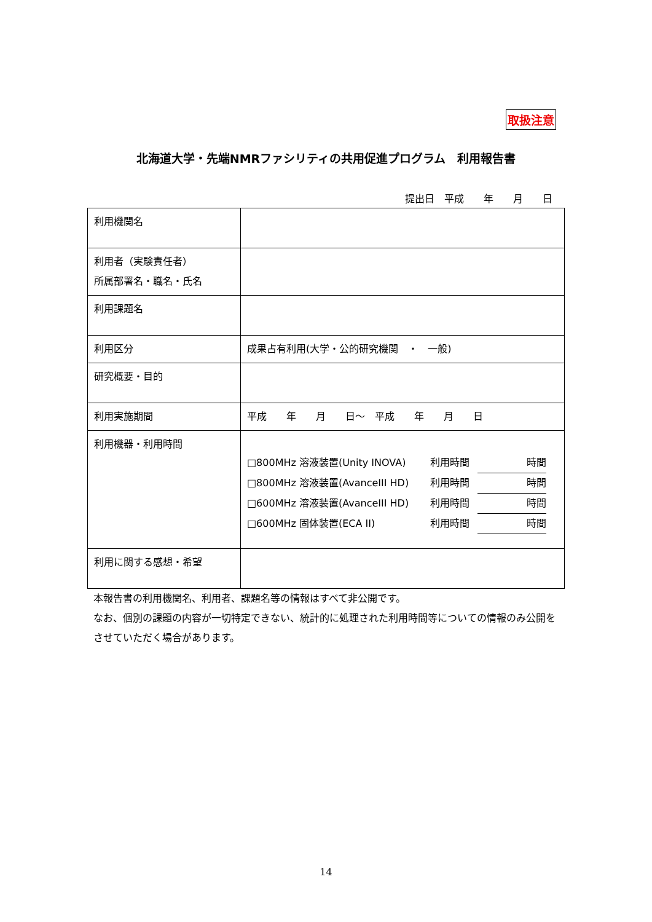取扱注意
北海道大学・先端NMRファシリティの共用促進プログラム　利用報告書
提出日　平成　　年　　月　　日
| 利用機関名 | |
| 利用者（実験責任者） 所属部署名・職名・氏名 | |
| 利用課題名 | |
| 利用区分 | 成果占有利用(大学・公的研究機関 ・ 一般) |
| 研究概要・目的 | |
| 利用実施期間 | 平成 年 月 日～ 平成 年 月 日 |
| 利用機器・利用時間 | / □800MHz 溶液装置(Unity INOVA) / 利用時間 / 時間 / / □800MHz 溶液装置(AvanceIII HD) / 利用時間 / 時間 / / □600MHz 溶液装置(AvanceIII HD) / 利用時間 / 時間 / / □600MHz 固体装置(ECA II) / 利用時間 / 時間 / |
| 利用に関する感想・希望 | |
本報告書の利用機関名、利用者、課題名等の情報はすべて非公開です。
なお、個別の課題の内容が一切特定できない、統計的に処理された利用時間等についての情報のみ公開をさせていただく場合があります。
14